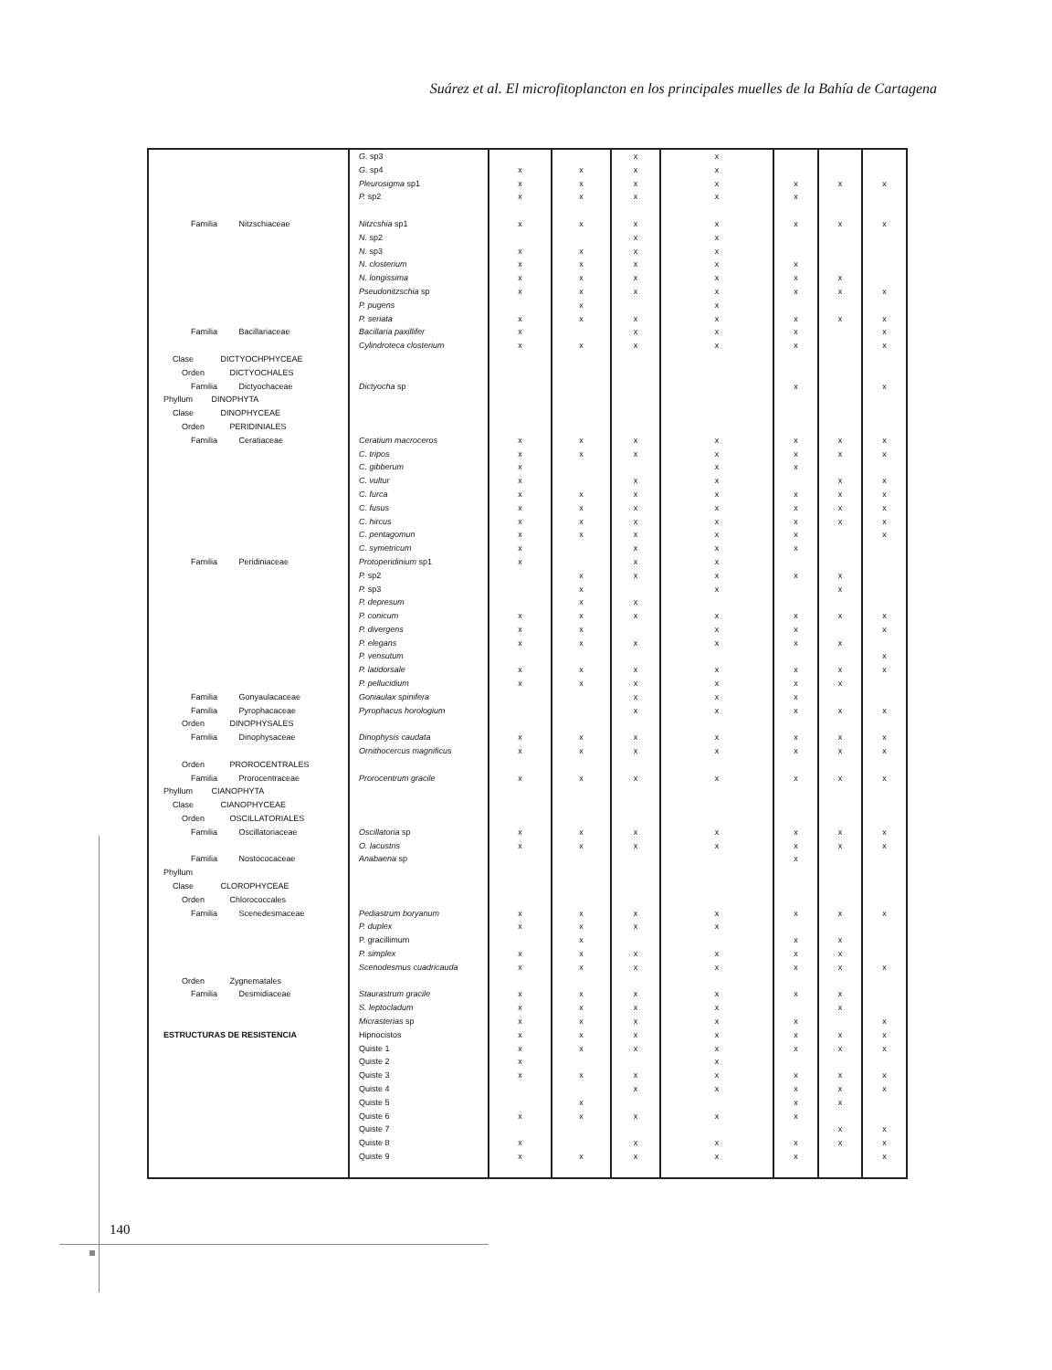Suárez et al. El microfitoplancton en los principales muelles de la Bahía de Cartagena
| | G . sp3 | | | x | x | | | |
| | G . sp4 | x | x | x | x | | | |
| | Pleurosigma sp1 | x | x | x | x | x | x | x |
| | P. sp2 | x | x | x | x | x | | |
| Familia Nitzschiaceae | Nitzcshia sp1 | x | x | x | x | x | x | x |
| | N. sp2 | | | x | x | | | |
| | N. sp3 | x | x | x | x | | | |
| | N. closterium | x | x | x | x | x | | |
| | N. longissima | x | x | x | x | x | x | |
| | Pseudonitzschia sp | x | x | x | x | x | x | x |
| | P. pugens | | x | | x | | | |
| | P. seriata | x | x | x | x | x | x | x |
| Familia Bacillariaceae | Bacillaria paxillifer | x | | x | x | x | | x |
| | Cylindroteca closterium | x | x | x | x | x | | x |
| Clase DICTYOCHPHYCEAE | | | | | | | | |
| Orden DICTYOCHALES | | | | | | | | |
| Familia Dictyochaceae | Dictyocha sp | | | | | x | | x |
| Phyllum DINOPHYTA | | | | | | | | |
| Clase DINOPHYCEAE | | | | | | | | |
| Orden PERIDINIALES | | | | | | | | |
| Familia Ceratiaceae | Ceratium macroceros | x | x | x | x | x | x | x |
| | C. tripos | x | x | x | x | x | x | x |
| | C. gibberum | x | | | x | x | | |
| | C. vultur | x | | x | x | | x | x |
| | C. furca | x | x | x | x | x | x | x |
| | C. fusus | x | x | x | x | x | x | x |
| | C. hircus | x | x | x | x | x | x | x |
| | C. pentagomun | x | x | x | x | x | | x |
| | C. symetricum | x | | x | x | x | | |
| Familia Peridiniaceae | Protoperidinium sp1 | x | | x | x | | | |
| | P. sp2 | | x | x | x | x | x | |
| | P. sp3 | | x | | x | | x | |
| | P. depresum | | x | x | | | | |
| | P. conicum | x | x | x | x | x | x | x |
| | P. divergens | x | x | | x | x | | x |
| | P. elegans | x | x | x | x | x | x | |
| | P. vensutum | | | | | | | x |
| | P. latidorsale | x | x | x | x | x | x | x |
| | P. pellucidium | x | x | x | x | x | x | |
| Familia Gonyaulacaceae | Goniaulax spinifera | | | x | x | x | | |
| Familia Pyrophacaceae | Pyrophacus horologium | | | x | x | x | x | x |
| Orden DINOPHYSALES | | | | | | | | |
| Familia Dinophysaceae | Dinophysis caudata | x | x | x | x | x | x | x |
| | Ornithocercus magnificus | x | x | x | x | x | x | x |
| Orden PROROCENTRALES | | | | | | | | |
| Familia Prorocentraceae | Prorocentrum gracile | x | x | x | x | x | x | x |
| Phyllum CIANOPHYTA | | | | | | | | |
| Clase CIANOPHYCEAE | | | | | | | | |
| Orden OSCILLATORIALES | | | | | | | | |
| Familia Oscillatoriaceae | Oscillatoria sp | x | x | x | x | x | x | x |
| | O. lacustris | x | x | x | x | x | x | x |
| Familia Nostococaceae | Anabaena sp | | | | | x | | |
| Phyllum | | | | | | | | |
| Clase CLOROPHYCEAE | | | | | | | | |
| Orden Chlorococcales | | | | | | | | |
| Familia Scenedesmaceae | Pediastrum boryanum | x | x | x | x | x | x | x |
| | P. duplex | x | x | x | x | | | |
| | P. gracillimum | | x | | | x | x | |
| | P. simplex | x | x | x | x | x | x | |
| | Scenodesmus cuadricauda | x | x | x | x | x | x | x |
| Orden Zygnematales | | | | | | | | |
| Familia Desmidiaceae | Staurastrum gracile | x | x | x | x | x | x | |
| | S. leptocladum | x | x | x | x | | x | |
| | Micrasterias sp | x | x | x | x | x | | x |
| ESTRUCTURAS DE RESISTENCIA | Hipnocistos | x | x | x | x | x | x | x |
| | Quiste 1 | x | x | x | x | x | x | x |
| | Quiste 2 | x | | | x | | | |
| | Quiste 3 | x | x | x | x | x | x | x |
| | Quiste 4 | | | x | x | x | x | x |
| | Quiste 5 | | x | | | x | x | |
| | Quiste 6 | x | x | x | x | x | | |
| | Quiste 7 | | | | | | x | x |
| | Quiste 8 | x | | x | x | x | x | x |
| | Quiste 9 | x | x | x | x | x | | x |
140